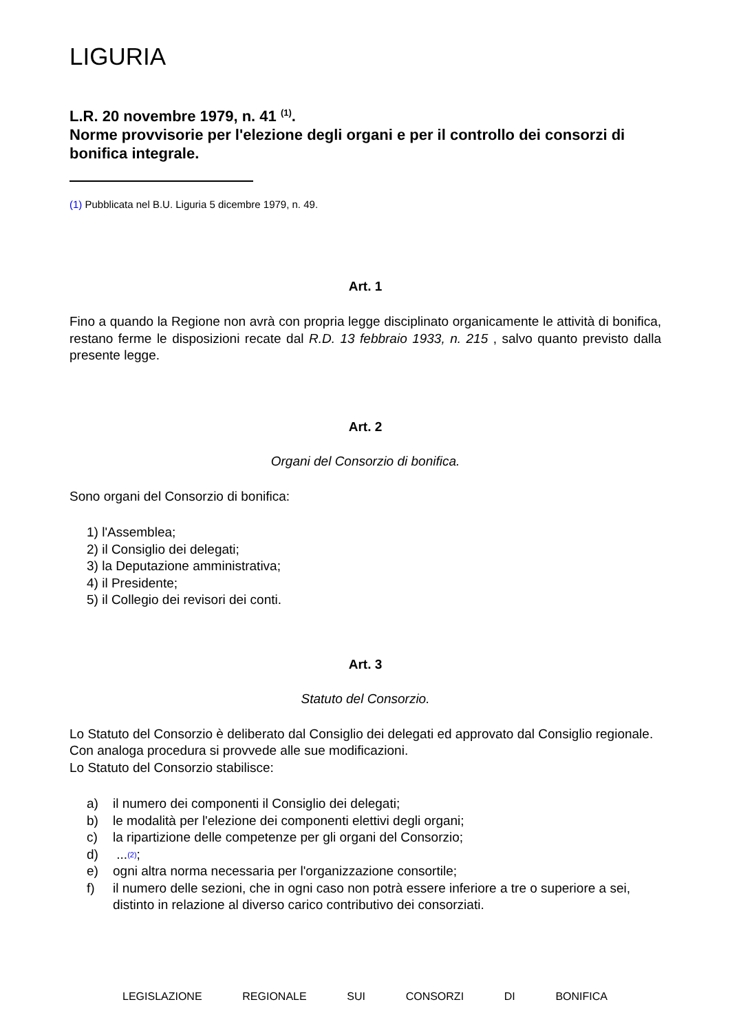LIGURIA
L.R. 20 novembre 1979, n. 41 <sup>(1)</sup>.
Norme provvisorie per l'elezione degli organi e per il controllo dei consorzi di bonifica integrale.
(1) Pubblicata nel B.U. Liguria 5 dicembre 1979, n. 49.
Art. 1
Fino a quando la Regione non avrà con propria legge disciplinato organicamente le attività di bonifica, restano ferme le disposizioni recate dal R.D. 13 febbraio 1933, n. 215 , salvo quanto previsto dalla presente legge.
Art. 2
Organi del Consorzio di bonifica.
Sono organi del Consorzio di bonifica:
1) l'Assemblea;
2) il Consiglio dei delegati;
3) la Deputazione amministrativa;
4) il Presidente;
5) il Collegio dei revisori dei conti.
Art. 3
Statuto del Consorzio.
Lo Statuto del Consorzio è deliberato dal Consiglio dei delegati ed approvato dal Consiglio regionale.
Con analoga procedura si provvede alle sue modificazioni.
Lo Statuto del Consorzio stabilisce:
a) il numero dei componenti il Consiglio dei delegati;
b) le modalità per l'elezione dei componenti elettivi degli organi;
c) la ripartizione delle competenze per gli organi del Consorzio;
d) ... <sup>(2)</sup>;
e) ogni altra norma necessaria per l'organizzazione consortile;
f) il numero delle sezioni, che in ogni caso non potrà essere inferiore a tre o superiore a sei, distinto in relazione al diverso carico contributivo dei consorziati.
LEGISLAZIONE REGIONALE SUI CONSORZI DI BONIFICA